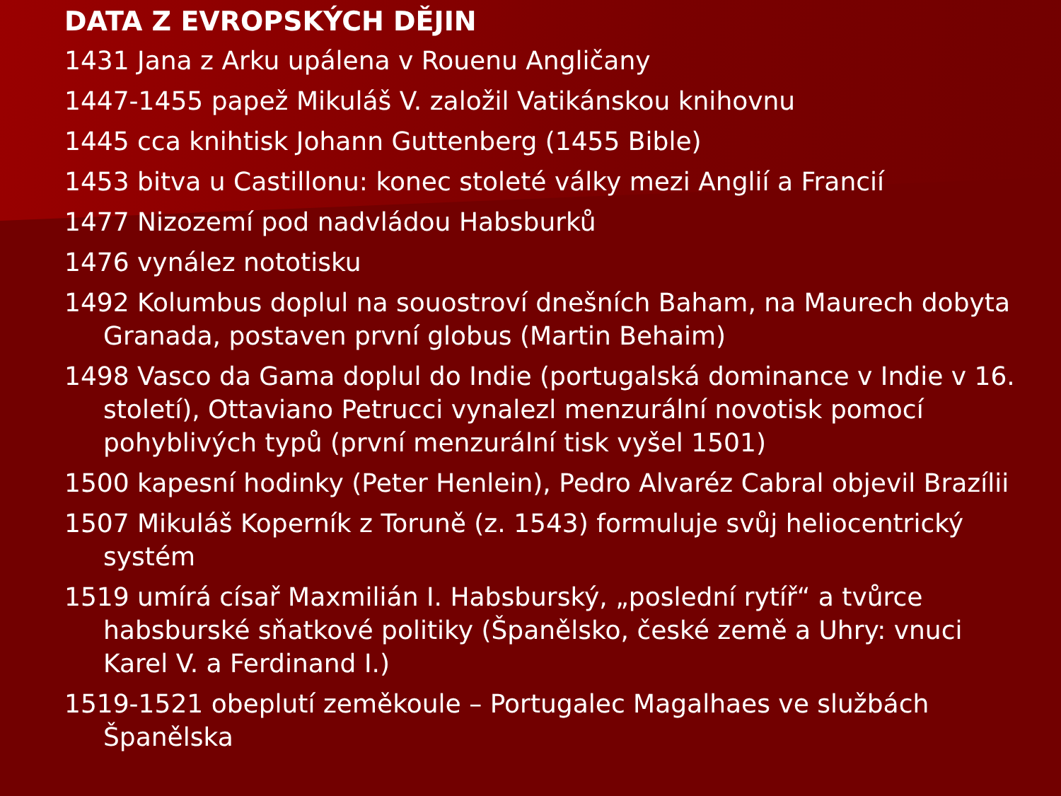DATA Z EVROPSKÝCH DĚJIN
1431 Jana z Arku upálena v Rouenu Angličany
1447-1455 papež Mikuláš V. založil Vatikánskou knihovnu
1445 cca knihtisk Johann Guttenberg (1455 Bible)
1453 bitva u Castillonu: konec stoleté války mezi Anglií a Francií
1477 Nizozemí pod nadvládou Habsburků
1476 vynález nototisku
1492 Kolumbus doplul na souostroví dnešních Baham, na Maurech dobyta Granada, postaven první globus (Martin Behaim)
1498 Vasco da Gama doplul do Indie (portugalská dominance v Indie v 16. století), Ottaviano Petrucci vynalezl menzurální novotisk pomocí pohyblivých typů (první menzurální tisk vyšel 1501)
1500 kapesní hodinky (Peter Henlein), Pedro Alvaréz Cabral objevil Brazílii
1507 Mikuláš Koperník z Toruně (z. 1543) formuluje svůj heliocentrický systém
1519 umírá císař Maxmilián I. Habsburský, „poslední rytíř“ a tvůrce habsburské sňatkové politiky (Španělsko, české země a Uhry: vnuci Karel V. a Ferdinand I.)
1519-1521 obeplutí zeměkoule – Portugalec Magalhaes ve službách Španělska